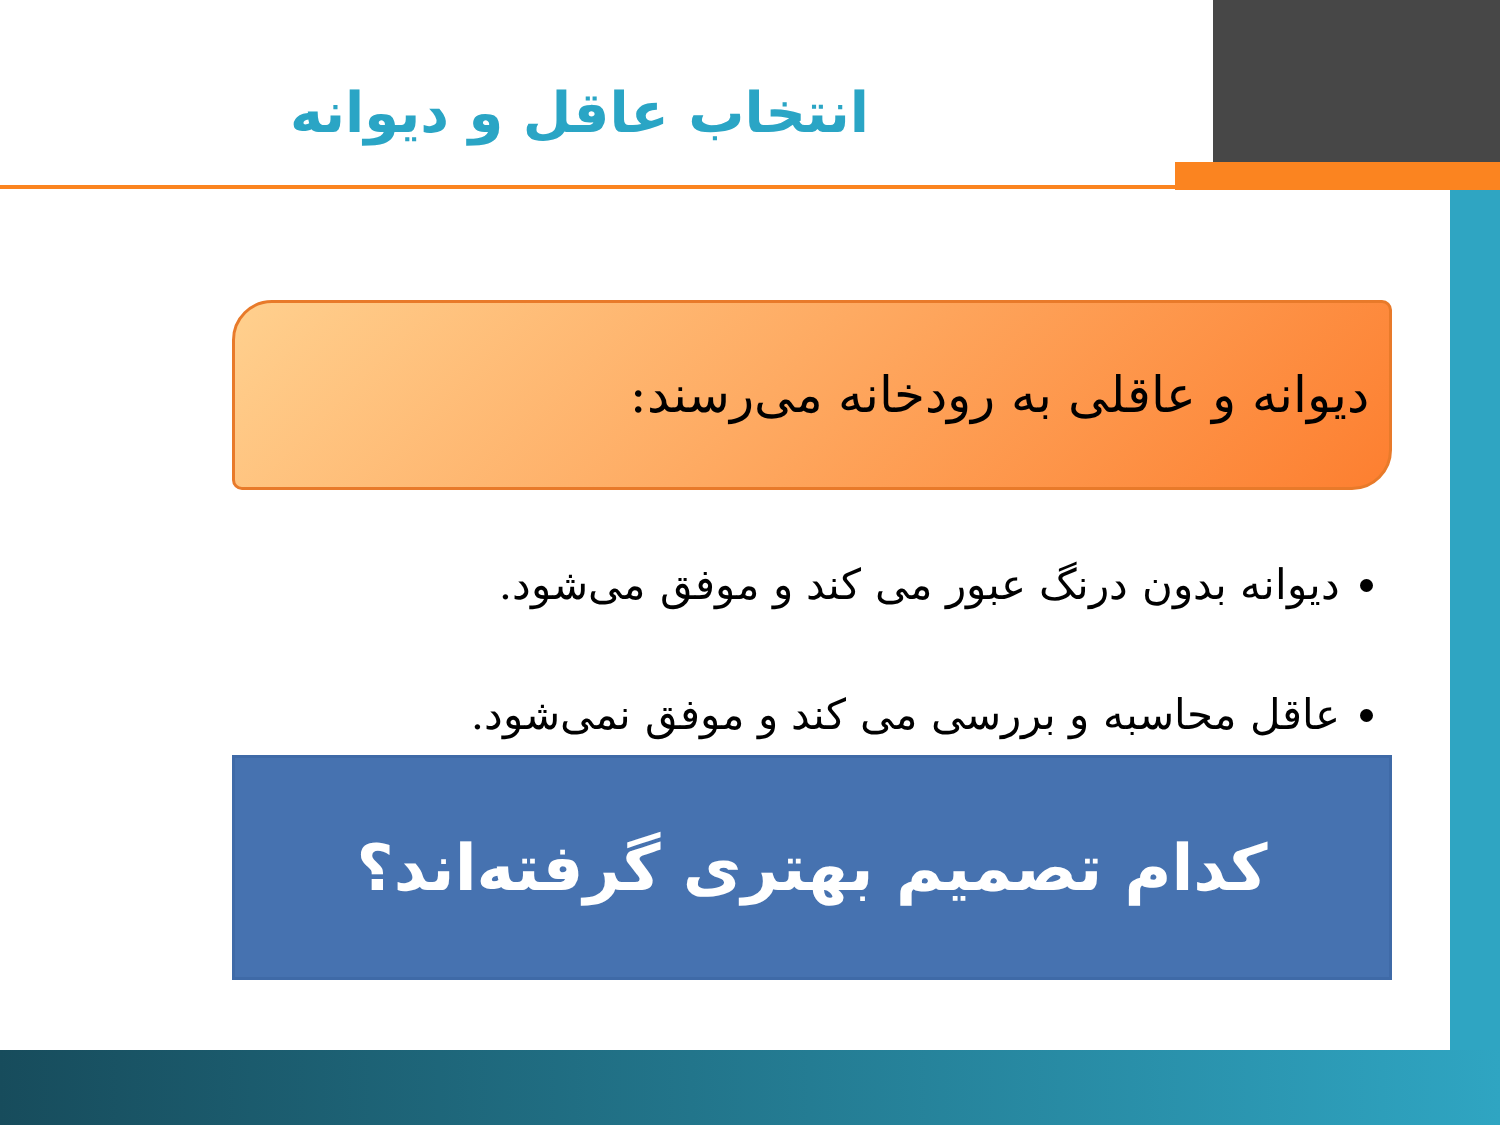انتخاب عاقل و دیوانه
دیوانه و عاقلی به رودخانه می‌رسند:
دیوانه بدون درنگ عبور می کند و موفق می‌شود.
عاقل محاسبه و بررسی می کند و موفق نمی‌شود.
کدام تصمیم بهتری گرفته‌اند؟